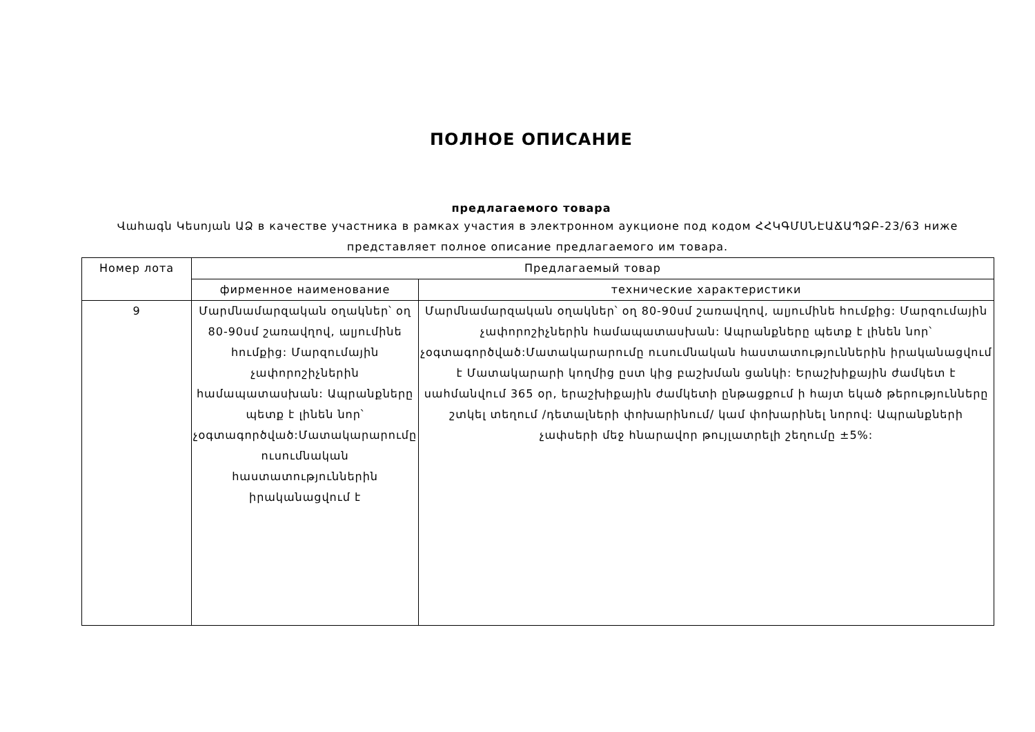ПОЛНОЕ ОПИСАНИЕ
предлагаемого товара
Վահագն Կեսոյան ԱՁ в качестве участника в рамках участия в электронном аукционе под кодом ՀՀԿԳՄՍՆԷԱՃԱՊՁԲ-23/63 ниже представляет полное описание предлагаемого им товара.
| Номер лота | Предлагаемый товар | |
| --- | --- | --- |
| | фирменное наименование | технические характеристики |
| 9 | Մարմնամարզական օղակներ՝ օղ 80-90սմ շառավղով, ալյումինե հումքից: Մարզումային չափորոշիչներին համապատասխան: Ապրանքները պետք է լինեն նոր՝ չօգտագործված:Մատակարարումը ուսումնական հաստատություններին իրականացվում է | Մարմնամարզական օղակներ՝ օղ 80-90սմ շառավղով, ալյումինե հումքից: Մարզումային չափորոշիչներին համապատասխան: Ապրանքները պետք է լինեն նոր՝ չօգտագործված:Մատակարարումը ուսումնական հաստատություններին իրականացվում է Մատակարարի կողմից ըստ կից բաշխման ցանկի: Երաշխիքային ժամկետ է սահմանվում 365 օր, երաշխիքային ժամկետի ընթացքում ի հայտ եկած թերությունները շտկել տեղում /դետալների փոխարինում/ կամ փոխարինել նորով: Ապրանքների չափսերի մեջ հնարավոր թույլատրելի շեղումը ±5%: |